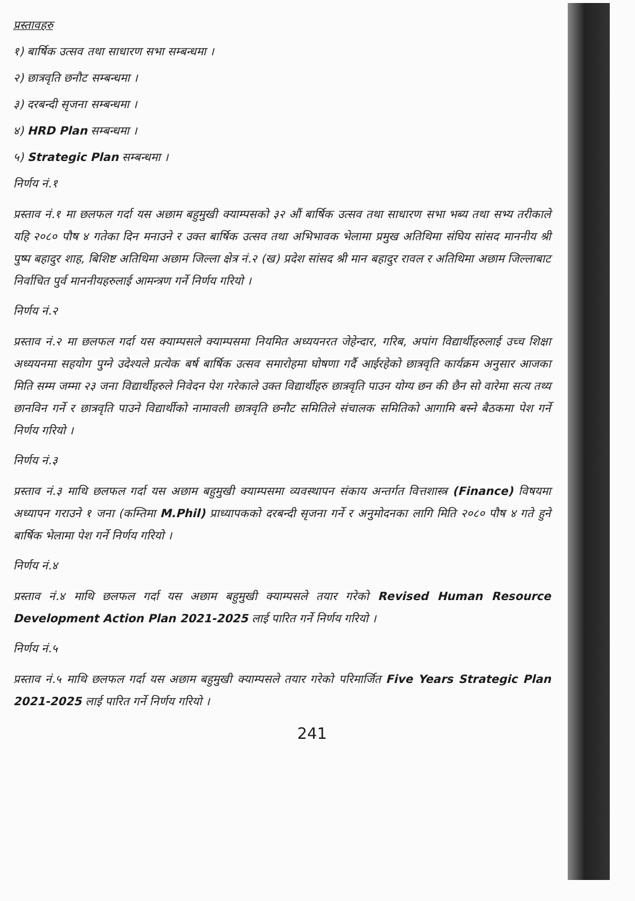प्रस्तावहरु
१) बार्षिक उत्सव तथा साधारण सभा सम्बन्धमा ।
२) छात्रवृति छनौट सम्बन्धमा ।
३) दरबन्दी सृजना सम्बन्धमा ।
४) HRD Plan सम्बन्धमा ।
५) Strategic Plan सम्बन्धमा ।
निर्णय नं.१
प्रस्ताव नं.१ मा छलफल गर्दा यस अछाम बहुमुखी क्याम्पसको ३२ औं बार्षिक उत्सव तथा साधारण सभा भब्य तथा सभ्य तरीकाले यहि २०८० पौष ४ गतेका दिन मनाउने र उक्त बार्षिक उत्सव तथा अभिभावक भेलामा प्रमुख अतिथिमा संघिय सांसद माननीय श्री पुष्प बहादुर शाह, बिशिष्ट अतिथिमा अछाम जिल्ला क्षेत्र नं.२ (ख) प्रदेश सांसद श्री मान बहादुर रावल र अतिथिमा अछाम जिल्लाबाट निर्वाचित पुर्व माननीयहरुलाई आमन्त्रण गर्ने निर्णय गरियो ।
निर्णय नं.२
प्रस्ताव नं.२ मा छलफल गर्दा यस क्याम्पसले क्याम्पसमा नियमित अध्ययनरत जेहेन्दार, गरिब, अपांग विद्यार्थीहरुलाई उच्च शिक्षा अध्ययनमा सहयोग पुग्ने उदेश्यले प्रत्येक बर्ष बार्षिक उत्सव समारोहमा घोषणा गर्दै आईरहेको छात्रवृति कार्यक्रम अनुसार आजका मिति सम्म जम्मा २३ जना विद्यार्थीहरुले निवेदन पेश गरेकाले उक्त विद्यार्थीहरु छात्रवृति पाउन योग्य छन की छैन सो वारेमा सत्य तथ्य छानविन गर्ने र छात्रवृति पाउने विद्यार्थीको नामावली छात्रवृति छनौट समितिले संचालक समितिको आगामि बस्ने बैठकमा पेश गर्ने निर्णय गरियो ।
निर्णय नं.३
प्रस्ताव नं.३ माथि छलफल गर्दा यस अछाम बहुमुखी क्याम्पसमा व्यवस्थापन संकाय अन्तर्गत वित्तशास्त्र (Finance) विषयमा अध्यापन गराउने १ जना (कम्तिमा M.Phil) प्राध्यापकको दरबन्दी सृजना गर्ने र अनुमोदनका लागि मिति २०८० पौष ४ गते हुने बार्षिक भेलामा पेश गर्ने निर्णय गरियो ।
निर्णय नं.४
प्रस्ताव नं.४ माथि छलफल गर्दा यस अछाम बहुमुखी क्याम्पसले तयार गरेको Revised Human Resource Development Action Plan 2021-2025 लाई पारित गर्ने निर्णय गरियो ।
निर्णय नं.५
प्रस्ताव नं.५ माथि छलफल गर्दा यस अछाम बहुमुखी क्याम्पसले तयार गरेको परिमार्जित Five Years Strategic Plan 2021-2025 लाई पारित गर्ने निर्णय गरियो ।
241